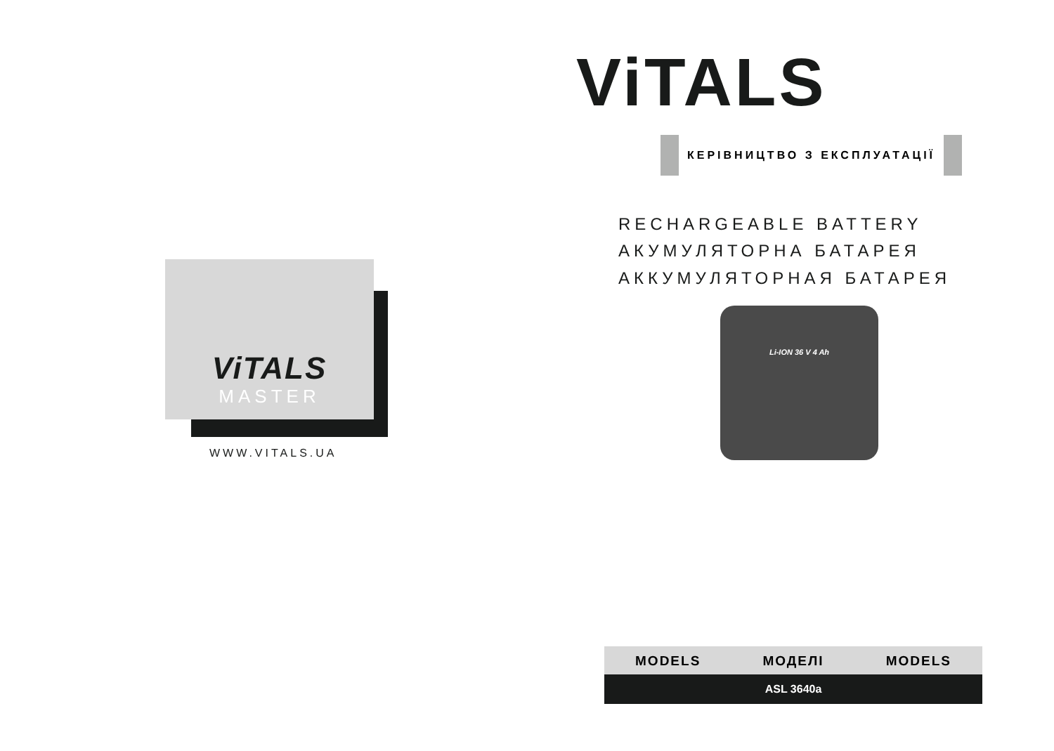ViTALS
MASTER
WWW.VITALS.UA
ViTALS
КЕРІВНИЦТВО З ЕКСПЛУАТАЦІЇ
RECHARGEABLE BATTERY
АКУМУЛЯТОРНА БАТАРЕЯ АККУМУЛЯТОРНАЯ БАТАРЕЯ
Li-ION 36 V 4 Ah
MODELS МОДЕЛІ MODELS
ASL 3640a